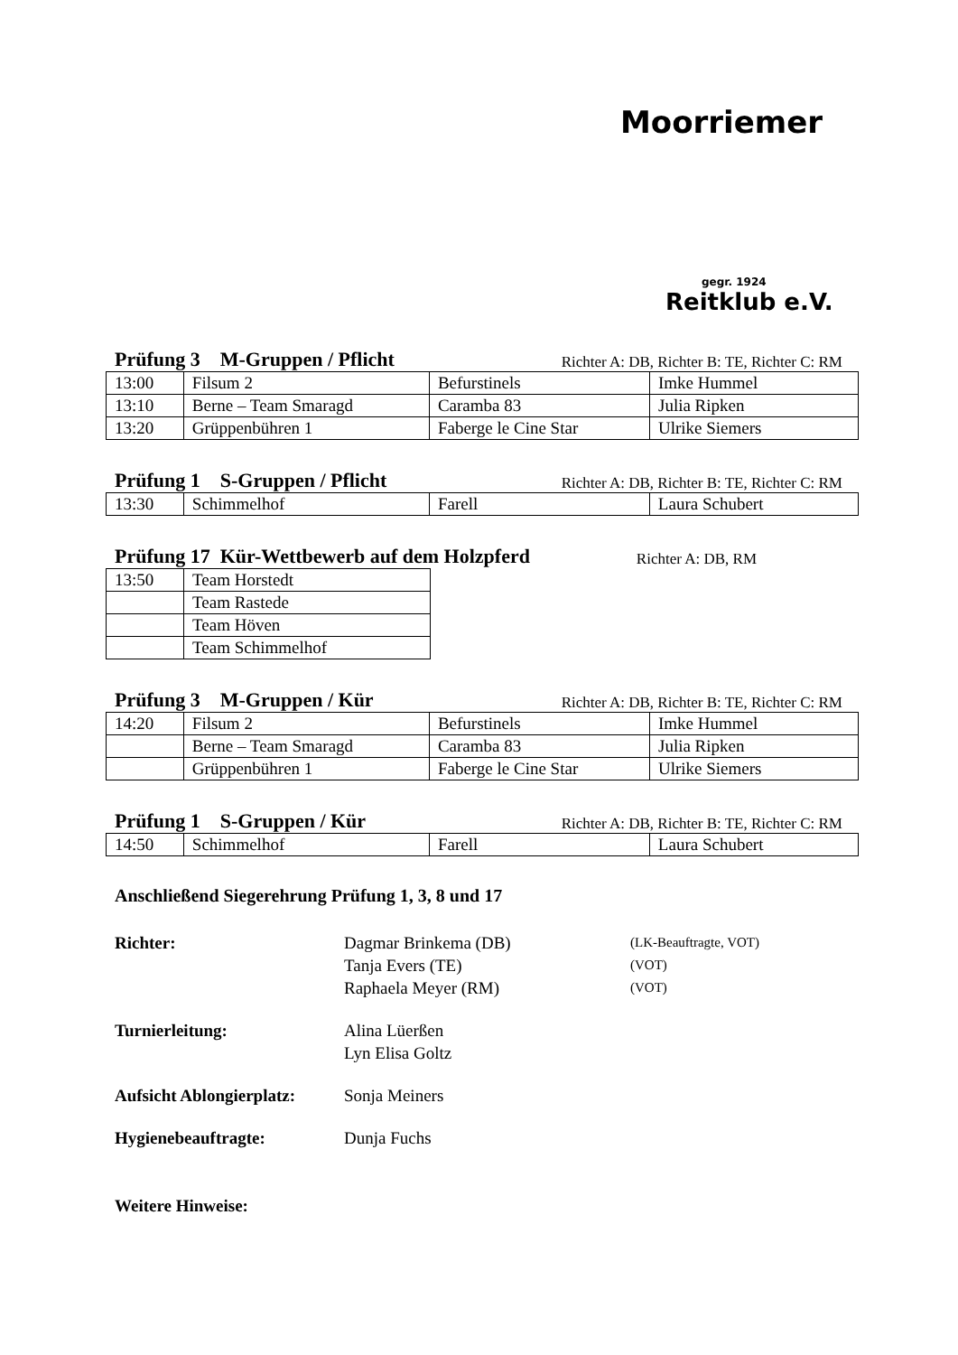Moorriemer
gegr. 1924
Reitklub e.V.
Prüfung 3 M-Gruppen / Pflicht Richter A: DB, Richter B: TE, Richter C: RM
| 13:00 | Filsum 2 | Befurstinels | Imke Hummel |
| 13:10 | Berne – Team Smaragd | Caramba 83 | Julia Ripken |
| 13:20 | Grüppenbühren 1 | Faberge le Cine Star | Ulrike Siemers |
Prüfung 1 S-Gruppen / Pflicht Richter A: DB, Richter B: TE, Richter C: RM
| 13:30 | Schimmelhof | Farell | Laura Schubert |
Prüfung 17 Kür-Wettbewerb auf dem Holzpferd Richter A: DB, RM
| 13:50 | Team Horstedt |
| | Team Rastede |
| | Team Höven |
| | Team Schimmelhof |
Prüfung 3 M-Gruppen / Kür Richter A: DB, Richter B: TE, Richter C: RM
| 14:20 | Filsum 2 | Befurstinels | Imke Hummel |
| | Berne – Team Smaragd | Caramba 83 | Julia Ripken |
| | Grüppenbühren 1 | Faberge le Cine Star | Ulrike Siemers |
Prüfung 1 S-Gruppen / Kür Richter A: DB, Richter B: TE, Richter C: RM
| 14:50 | Schimmelhof | Farell | Laura Schubert |
Anschließend Siegerehrung Prüfung 1, 3, 8 und 17
Richter: Dagmar Brinkema (DB)
Tanja Evers (TE)
Raphaela Meyer (RM)
(LK-Beauftragte, VOT)
(VOT)
(VOT)
Turnierleitung: Alina Lüerßen
Lyn Elisa Goltz
Aufsicht Ablongierplatz:
Sonja Meiners
Hygienebeauftragte: Dunja Fuchs
Weitere Hinweise: